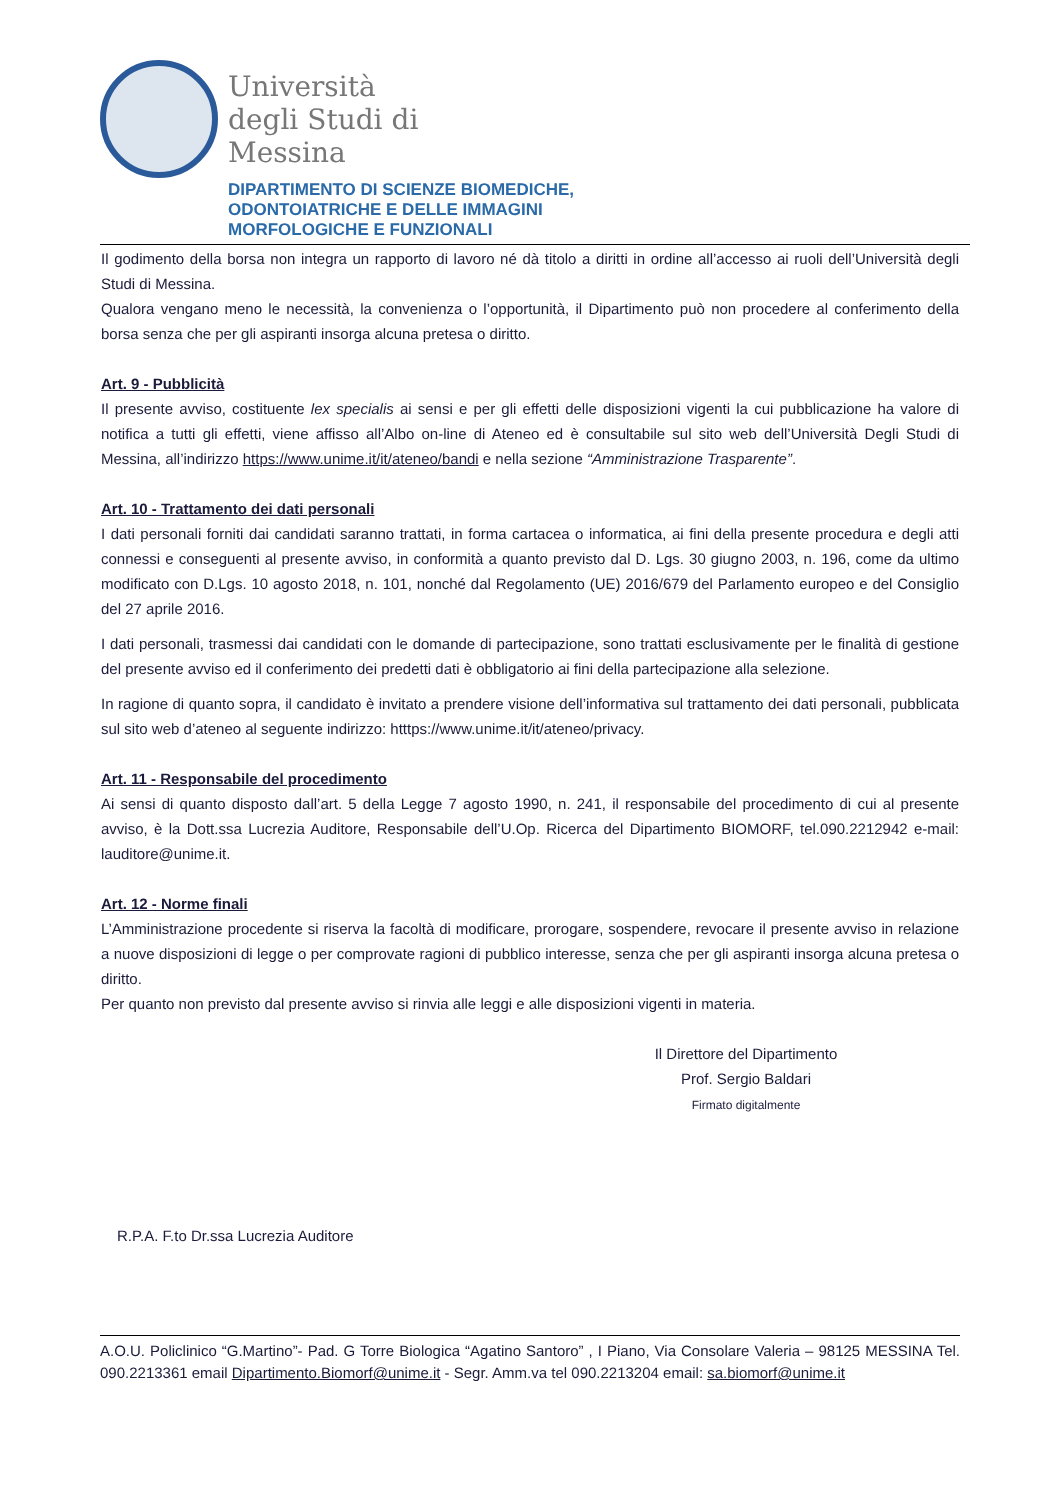Università
degli Studi di
Messina
DIPARTIMENTO DI SCIENZE BIOMEDICHE,
ODONTOIATRICHE E DELLE IMMAGINI
MORFOLOGICHE E FUNZIONALI
Il godimento della borsa non integra un rapporto di lavoro né dà titolo a diritti in ordine all’accesso ai ruoli dell’Università degli Studi di Messina.
Qualora vengano meno le necessità, la convenienza o l’opportunità, il Dipartimento può non procedere al conferimento della borsa senza che per gli aspiranti insorga alcuna pretesa o diritto.
Art. 9 - Pubblicità
Il presente avviso, costituente lex specialis ai sensi e per gli effetti delle disposizioni vigenti la cui pubblicazione ha valore di notifica a tutti gli effetti, viene affisso all’Albo on-line di Ateneo ed è consultabile sul sito web dell’Università Degli Studi di Messina, all’indirizzo https://www.unime.it/it/ateneo/bandi e nella sezione “Amministrazione Trasparente”.
Art. 10 - Trattamento dei dati personali
I dati personali forniti dai candidati saranno trattati, in forma cartacea o informatica, ai fini della presente procedura e degli atti connessi e conseguenti al presente avviso, in conformità a quanto previsto dal D. Lgs. 30 giugno 2003, n. 196, come da ultimo modificato con D.Lgs. 10 agosto 2018, n. 101, nonché dal Regolamento (UE) 2016/679 del Parlamento europeo e del Consiglio del 27 aprile 2016.
I dati personali, trasmessi dai candidati con le domande di partecipazione, sono trattati esclusivamente per le finalità di gestione del presente avviso ed il conferimento dei predetti dati è obbligatorio ai fini della partecipazione alla selezione.
In ragione di quanto sopra, il candidato è invitato a prendere visione dell’informativa sul trattamento dei dati personali, pubblicata sul sito web d’ateneo al seguente indirizzo: htttps://www.unime.it/it/ateneo/privacy.
Art. 11 - Responsabile del procedimento
Ai sensi di quanto disposto dall’art. 5 della Legge 7 agosto 1990, n. 241, il responsabile del procedimento di cui al presente avviso, è la Dott.ssa Lucrezia Auditore, Responsabile dell’U.Op. Ricerca del Dipartimento BIOMORF, tel.090.2212942 e-mail: lauditore@unime.it.
Art. 12 - Norme finali
L’Amministrazione procedente si riserva la facoltà di modificare, prorogare, sospendere, revocare il presente avviso in relazione a nuove disposizioni di legge o per comprovate ragioni di pubblico interesse, senza che per gli aspiranti insorga alcuna pretesa o diritto.
Per quanto non previsto dal presente avviso si rinvia alle leggi e alle disposizioni vigenti in materia.
Il Direttore del Dipartimento
Prof. Sergio Baldari
Firmato digitalmente
R.P.A. F.to Dr.ssa Lucrezia Auditore
A.O.U. Policlinico “G.Martino”- Pad. G Torre Biologica “Agatino Santoro” , I Piano, Via Consolare Valeria – 98125 MESSINA Tel. 090.2213361 email Dipartimento.Biomorf@unime.it - Segr. Amm.va tel 090.2213204 email: sa.biomorf@unime.it